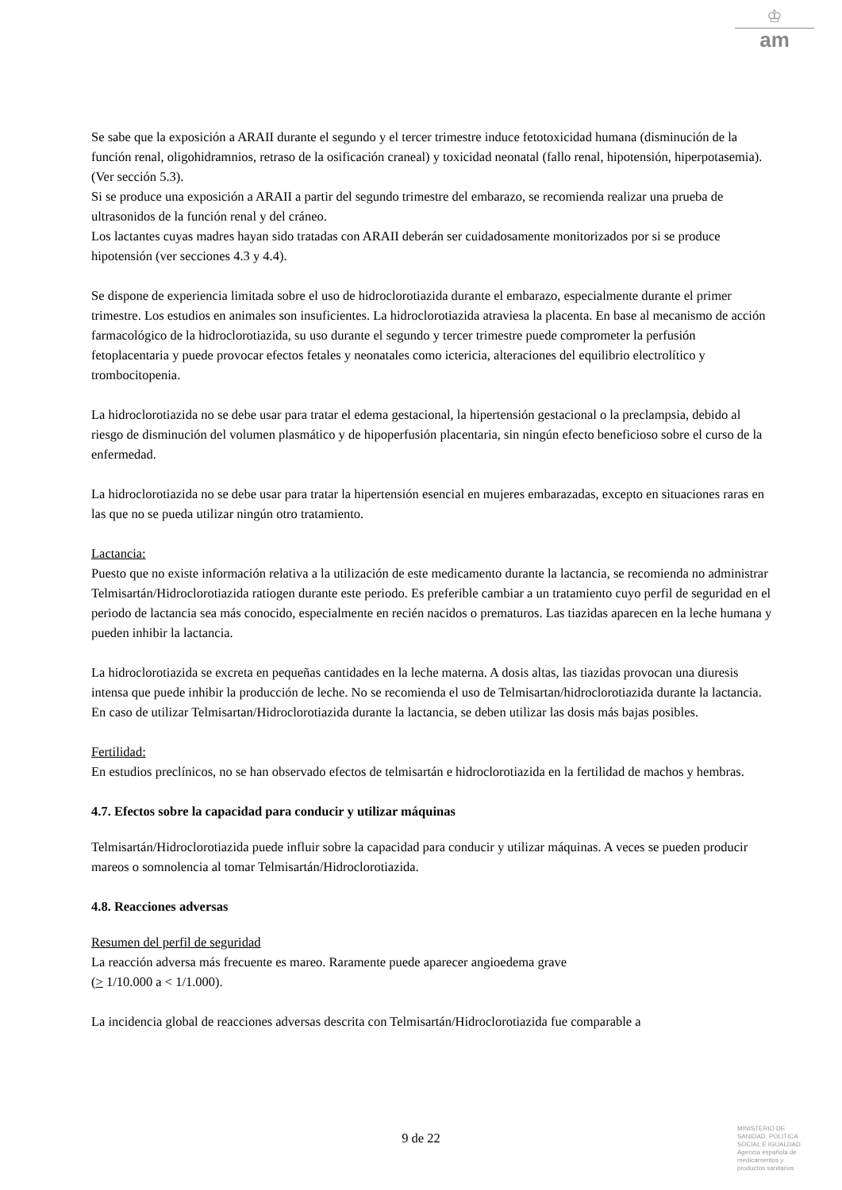♔
am
Se sabe que la exposición a ARAII durante el segundo y el tercer trimestre induce fetotoxicidad humana (disminución de la función renal, oligohidramnios, retraso de la osificación craneal) y toxicidad neonatal (fallo renal, hipotensión, hiperpotasemia). (Ver sección 5.3).
Si se produce una exposición a ARAII a partir del segundo trimestre del embarazo, se recomienda realizar una prueba de ultrasonidos de la función renal y del cráneo.
Los lactantes cuyas madres hayan sido tratadas con ARAII deberán ser cuidadosamente monitorizados por si se produce hipotensión (ver secciones 4.3 y 4.4).
Se dispone de experiencia limitada sobre el uso de hidroclorotiazida durante el embarazo, especialmente durante el primer trimestre. Los estudios en animales son insuficientes. La hidroclorotiazida atraviesa la placenta. En base al mecanismo de acción farmacológico de la hidroclorotiazida, su uso durante el segundo y tercer trimestre puede comprometer la perfusión fetoplacentaria y puede provocar efectos fetales y neonatales como ictericia, alteraciones del equilibrio electrolítico y trombocitopenia.
La hidroclorotiazida no se debe usar para tratar el edema gestacional, la hipertensión gestacional o la preclampsia, debido al riesgo de disminución del volumen plasmático y de hipoperfusión placentaria, sin ningún efecto beneficioso sobre el curso de la enfermedad.
La hidroclorotiazida no se debe usar para tratar la hipertensión esencial en mujeres embarazadas, excepto en situaciones raras en las que no se pueda utilizar ningún otro tratamiento.
Lactancia:
Puesto que no existe información relativa a la utilización de este medicamento durante la lactancia, se recomienda no administrar Telmisartán/Hidroclorotiazida ratiogen durante este periodo. Es preferible cambiar a un tratamiento cuyo perfil de seguridad en el periodo de lactancia sea más conocido, especialmente en recién nacidos o prematuros. Las tiazidas aparecen en la leche humana y pueden inhibir la lactancia.
La hidroclorotiazida se excreta en pequeñas cantidades en la leche materna. A dosis altas, las tiazidas provocan una diuresis intensa que puede inhibir la producción de leche. No se recomienda el uso de Telmisartan/hidroclorotiazida durante la lactancia. En caso de utilizar Telmisartan/Hidroclorotiazida durante la lactancia, se deben utilizar las dosis más bajas posibles.
Fertilidad:
En estudios preclínicos, no se han observado efectos de telmisartán e hidroclorotiazida en la fertilidad de machos y hembras.
4.7. Efectos sobre la capacidad para conducir y utilizar máquinas
Telmisartán/Hidroclorotiazida puede influir sobre la capacidad para conducir y utilizar máquinas. A veces se pueden producir mareos o somnolencia al tomar Telmisartán/Hidroclorotiazida.
4.8. Reacciones adversas
Resumen del perfil de seguridad
La reacción adversa más frecuente es mareo. Raramente puede aparecer angioedema grave
(> 1/10.000 a < 1/1.000).
La incidencia global de reacciones adversas descrita con Telmisartán/Hidroclorotiazida fue comparable a
9 de 22
MINISTERIO DE
SANIDAD, POLITICA
SOCIAL E IGUALDAD
Agencia española de
medicamentos y
productos sanitarios